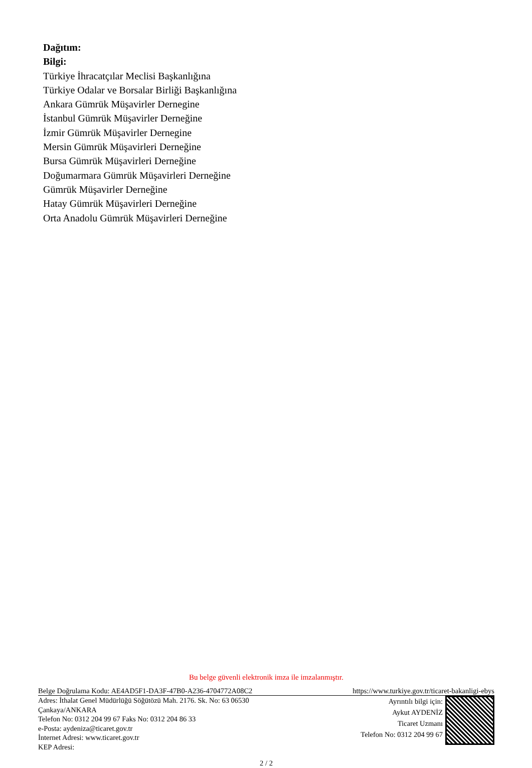Dağıtım:
Bilgi:
Türkiye İhracatçılar Meclisi Başkanlığına
Türkiye Odalar ve Borsalar Birliği Başkanlığına
Ankara Gümrük Müşavirler Dernegine
İstanbul Gümrük Müşavirler Derneğine
İzmir Gümrük Müşavirler Dernegine
Mersin Gümrük Müşavirleri Derneğine
Bursa Gümrük Müşavirleri Derneğine
Doğumarmara Gümrük Müşavirleri Derneğine
Gümrük Müşavirler Derneğine
Hatay Gümrük Müşavirleri Derneğine
Orta Anadolu Gümrük Müşavirleri Derneğine
Bu belge güvenli elektronik imza ile imzalanmıştır.
Belge Doğrulama Kodu: AE4AD5F1-DA3F-47B0-A236-4704772A08C2 https://www.turkiye.gov.tr/ticaret-bakanligi-ebys
Adres: İthalat Genel Müdürlüğü Söğütözü Mah. 2176. Sk. No: 63 06530
Çankaya/ANKARA
Telefon No: 0312 204 99 67 Faks No: 0312 204 86 33
e-Posta: aydeniza@ticaret.gov.tr
İnternet Adresi: www.ticaret.gov.tr
KEP Adresi:
Ayrıntılı bilgi için:
Aykut AYDENİZ
Ticaret Uzmanı
Telefon No: 0312 204 99 67
2 / 2